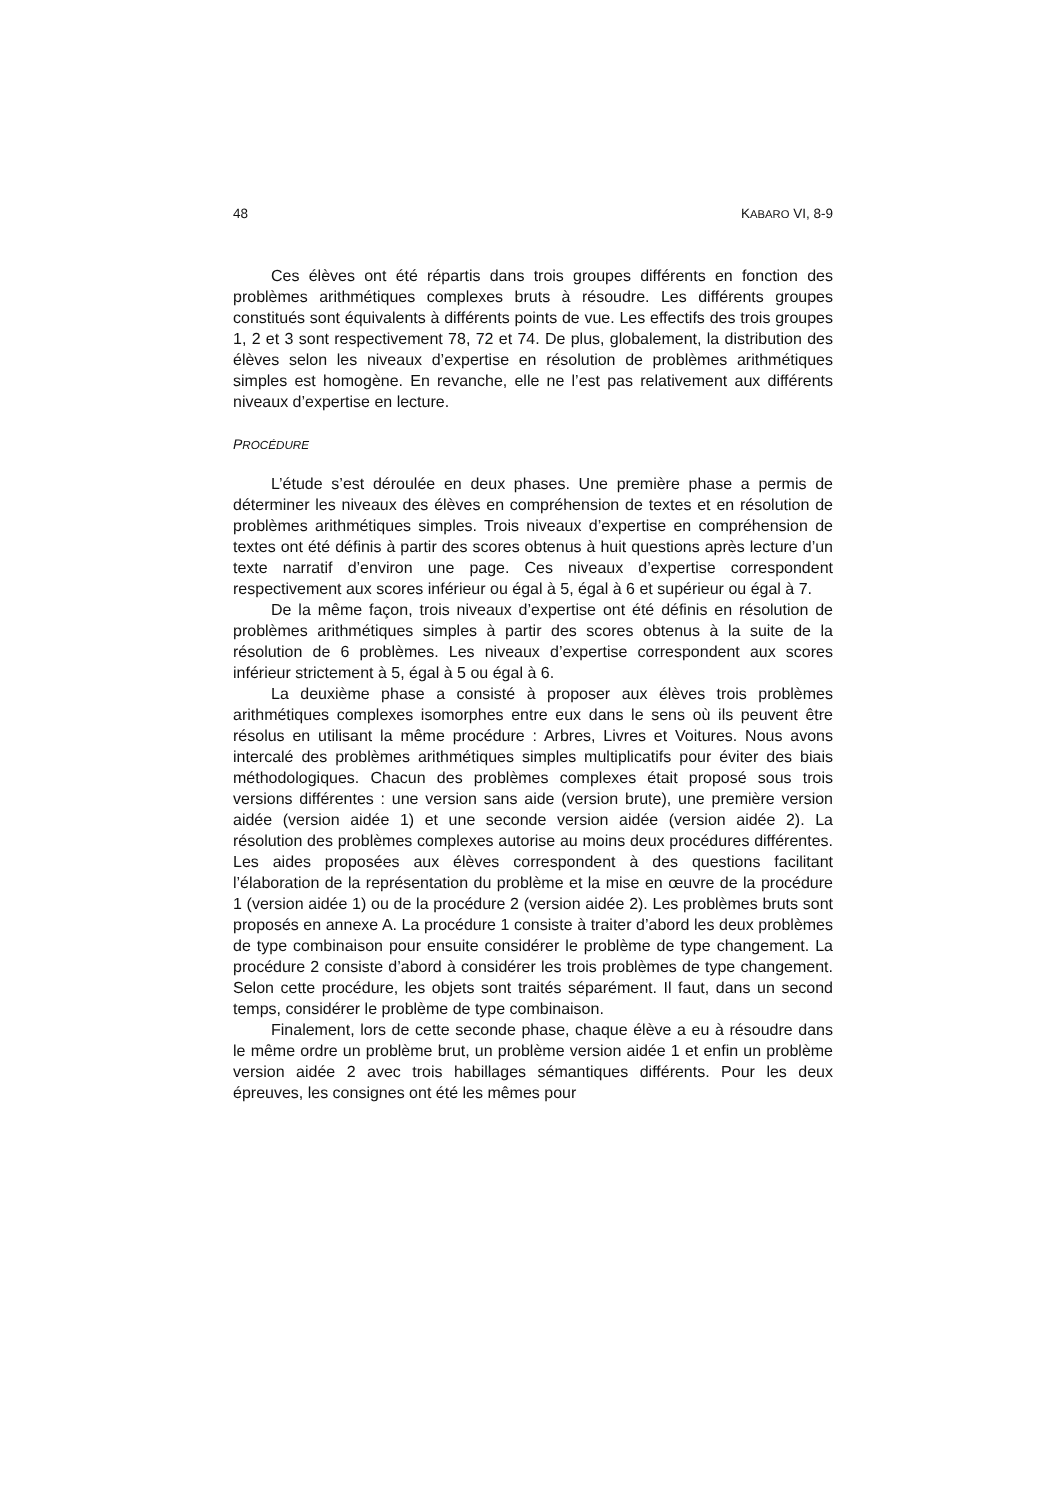48 KABARO VI, 8-9
Ces élèves ont été répartis dans trois groupes différents en fonction des problèmes arithmétiques complexes bruts à résoudre. Les différents groupes constitués sont équivalents à différents points de vue. Les effectifs des trois groupes 1, 2 et 3 sont respectivement 78, 72 et 74. De plus, globalement, la distribution des élèves selon les niveaux d’expertise en résolution de problèmes arithmétiques simples est homogène. En revanche, elle ne l’est pas relativement aux différents niveaux d’expertise en lecture.
PROCÉDURE
L’étude s’est déroulée en deux phases. Une première phase a permis de déterminer les niveaux des élèves en compréhension de textes et en résolution de problèmes arithmétiques simples. Trois niveaux d’expertise en compréhension de textes ont été définis à partir des scores obtenus à huit questions après lecture d’un texte narratif d’environ une page. Ces niveaux d’expertise correspondent respectivement aux scores inférieur ou égal à 5, égal à 6 et supérieur ou égal à 7.
De la même façon, trois niveaux d’expertise ont été définis en résolution de problèmes arithmétiques simples à partir des scores obtenus à la suite de la résolution de 6 problèmes. Les niveaux d’expertise correspondent aux scores inférieur strictement à 5, égal à 5 ou égal à 6.
La deuxième phase a consisté à proposer aux élèves trois problèmes arithmétiques complexes isomorphes entre eux dans le sens où ils peuvent être résolus en utilisant la même procédure : Arbres, Livres et Voitures. Nous avons intercalé des problèmes arithmétiques simples multiplicatifs pour éviter des biais méthodologiques. Chacun des problèmes complexes était proposé sous trois versions différentes : une version sans aide (version brute), une première version aidée (version aidée 1) et une seconde version aidée (version aidée 2). La résolution des problèmes complexes autorise au moins deux procédures différentes. Les aides proposées aux élèves correspondent à des questions facilitant l’élaboration de la représentation du problème et la mise en œuvre de la procédure 1 (version aidée 1) ou de la procédure 2 (version aidée 2). Les problèmes bruts sont proposés en annexe A. La procédure 1 consiste à traiter d’abord les deux problèmes de type combinaison pour ensuite considérer le problème de type changement. La procédure 2 consiste d’abord à considérer les trois problèmes de type changement. Selon cette procédure, les objets sont traités séparément. Il faut, dans un second temps, considérer le problème de type combinaison.
Finalement, lors de cette seconde phase, chaque élève a eu à résoudre dans le même ordre un problème brut, un problème version aidée 1 et enfin un problème version aidée 2 avec trois habillages sémantiques différents. Pour les deux épreuves, les consignes ont été les mêmes pour